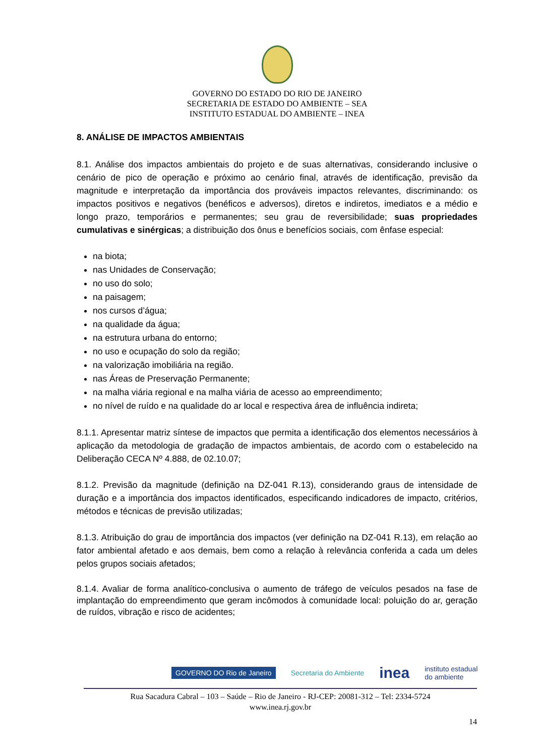GOVERNO DO ESTADO DO RIO DE JANEIRO
SECRETARIA DE ESTADO DO AMBIENTE – SEA
INSTITUTO ESTADUAL DO AMBIENTE – INEA
8. ANÁLISE DE IMPACTOS AMBIENTAIS
8.1. Análise dos impactos ambientais do projeto e de suas alternativas, considerando inclusive o cenário de pico de operação e próximo ao cenário final, através de identificação, previsão da magnitude e interpretação da importância dos prováveis impactos relevantes, discriminando: os impactos positivos e negativos (benéficos e adversos), diretos e indiretos, imediatos e a médio e longo prazo, temporários e permanentes; seu grau de reversibilidade; suas propriedades cumulativas e sinérgicas; a distribuição dos ônus e benefícios sociais, com ênfase especial:
na biota;
nas Unidades de Conservação;
no uso do solo;
na paisagem;
nos cursos d’água;
na qualidade da água;
na estrutura urbana do entorno;
no uso e ocupação do solo da região;
na valorização imobiliária na região.
nas Áreas de Preservação Permanente;
na malha viária regional e na malha viária de acesso ao empreendimento;
no nível de ruído e na qualidade do ar local e respectiva área de influência indireta;
8.1.1. Apresentar matriz síntese de impactos que permita a identificação dos elementos necessários à aplicação da metodologia de gradação de impactos ambientais, de acordo com o estabelecido na Deliberação CECA Nº 4.888, de 02.10.07;
8.1.2. Previsão da magnitude (definição na DZ-041 R.13), considerando graus de intensidade de duração e a importância dos impactos identificados, especificando indicadores de impacto, critérios, métodos e técnicas de previsão utilizadas;
8.1.3. Atribuição do grau de importância dos impactos (ver definição na DZ-041 R.13), em relação ao fator ambiental afetado e aos demais, bem como a relação à relevância conferida a cada um deles pelos grupos sociais afetados;
8.1.4. Avaliar de forma analítico-conclusiva o aumento de tráfego de veículos pesados na fase de implantação do empreendimento que geram incômodos à comunidade local: poluição do ar, geração de ruídos, vibração e risco de acidentes;
GOVERNO DO Rio de Janeiro Secretaria do Ambiente inea instituto estadual
do ambiente
Rua Sacadura Cabral – 103 – Saúde – Rio de Janeiro - RJ-CEP: 20081-312 – Tel: 2334-5724
www.inea.rj.gov.br
14